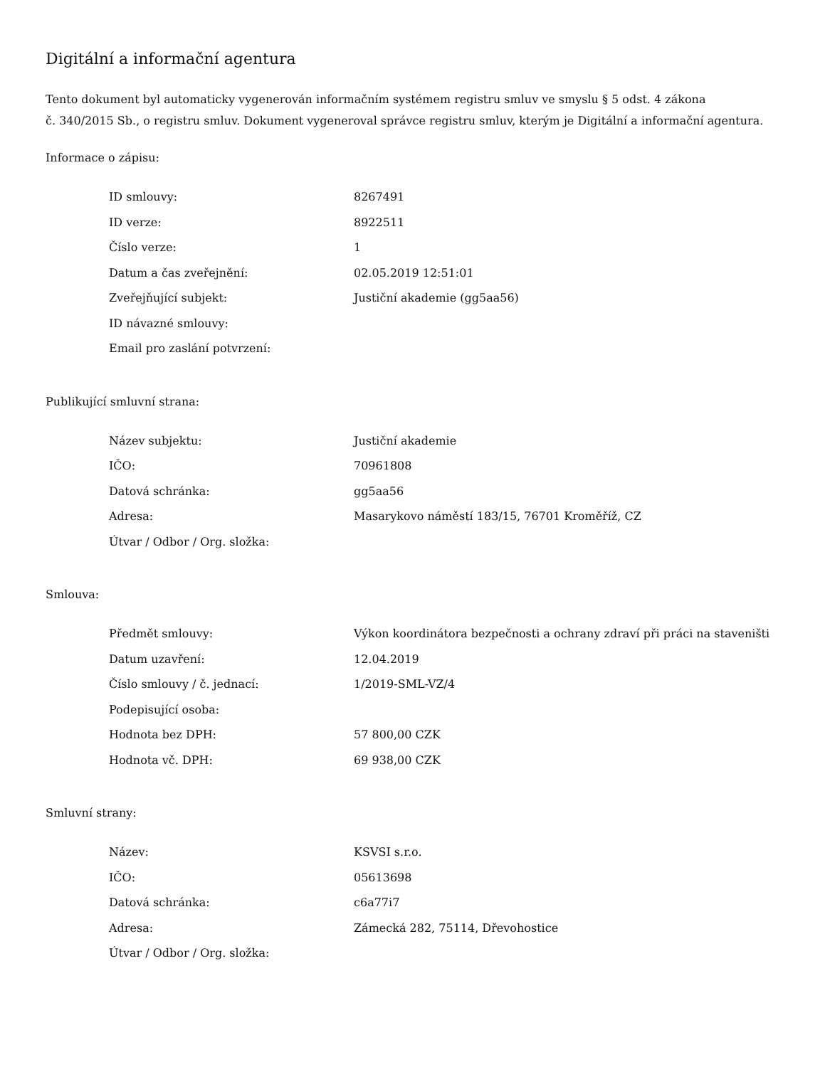Digitální a informační agentura
Tento dokument byl automaticky vygenerován informačním systémem registru smluv ve smyslu § 5 odst. 4 zákona
č. 340/2015 Sb., o registru smluv. Dokument vygeneroval správce registru smluv, kterým je Digitální a informační agentura.
Informace o zápisu:
| ID smlouvy: | 8267491 |
| ID verze: | 8922511 |
| Číslo verze: | 1 |
| Datum a čas zveřejnění: | 02.05.2019 12:51:01 |
| Zveřejňující subjekt: | Justiční akademie (gg5aa56) |
| ID návazné smlouvy: | |
| Email pro zaslání potvrzení: | |
Publikující smluvní strana:
| Název subjektu: | Justiční akademie |
| IČO: | 70961808 |
| Datová schránka: | gg5aa56 |
| Adresa: | Masarykovo náměstí 183/15, 76701 Kroměříž, CZ |
| Útvar / Odbor / Org. složka: | |
Smlouva:
| Předmět smlouvy: | Výkon koordinátora bezpečnosti a ochrany zdraví při práci na staveništi |
| Datum uzavření: | 12.04.2019 |
| Číslo smlouvy / č. jednací: | 1/2019-SML-VZ/4 |
| Podepisující osoba: | |
| Hodnota bez DPH: | 57 800,00 CZK |
| Hodnota vč. DPH: | 69 938,00 CZK |
Smluvní strany:
| Název: | KSVSI s.r.o. |
| IČO: | 05613698 |
| Datová schránka: | c6a77i7 |
| Adresa: | Zámecká 282, 75114, Dřevohostice |
| Útvar / Odbor / Org. složka: | |